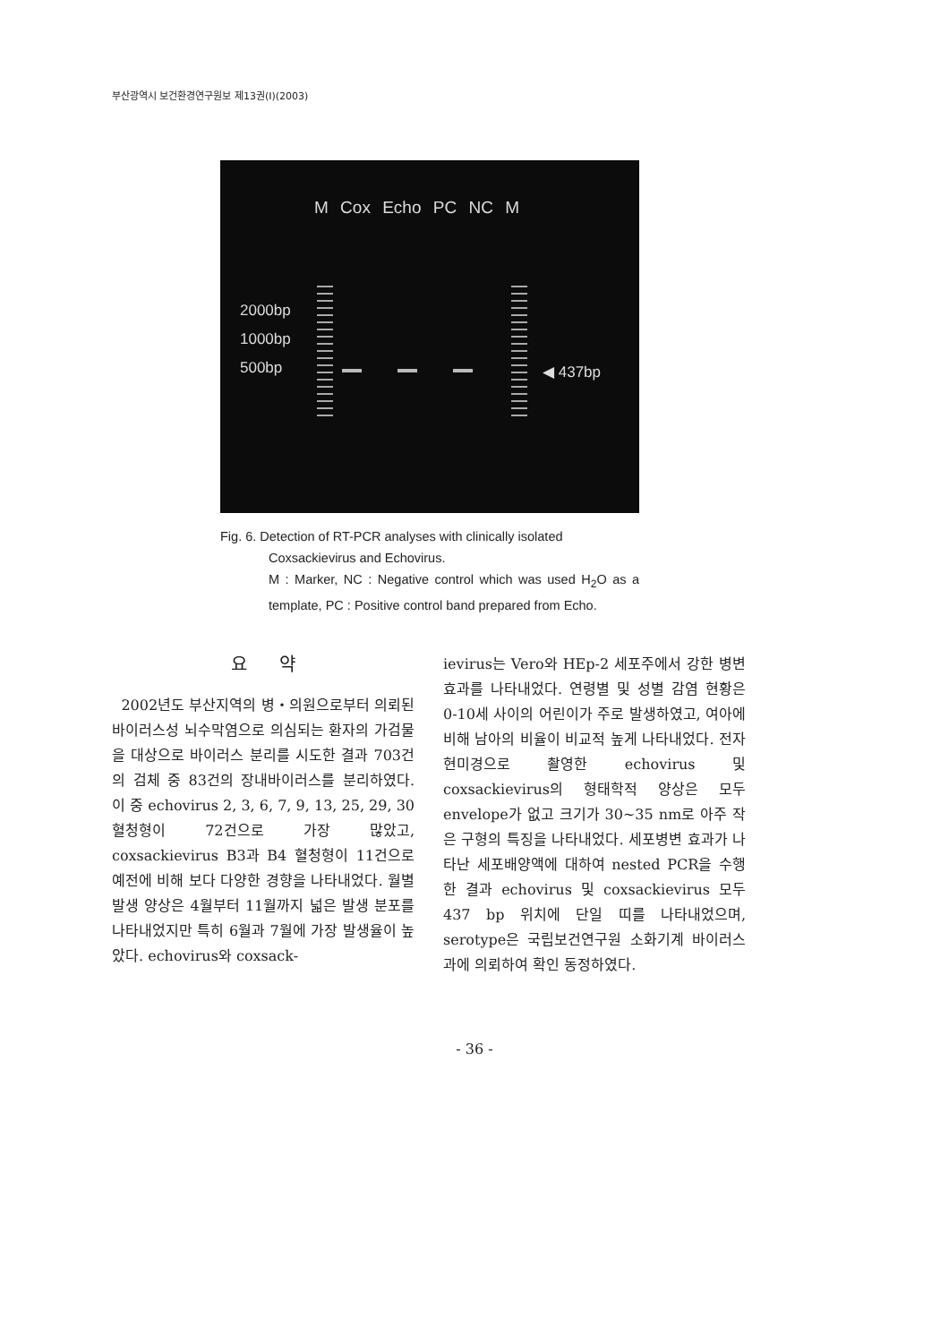부산광역시 보건환경연구원보 제13권(I)(2003)
M Cox Echo PC NC M
2000bp
1000bp
500bp ◀ 437bp
Fig. 6. Detection of RT-PCR analyses with clinically isolated
Coxsackievirus and Echovirus.
M : Marker, NC : Negative control which was used H<sub>2</sub>O as a template, PC : Positive control band prepared from Echo.
요 약
2002년도 부산지역의 병・의원으로부터 의뢰된 바이러스성 뇌수막염으로 의심되는 환자의 가검물을 대상으로 바이러스 분리를 시도한 결과 703건의 검체 중 83건의 장내바이러스를 분리하였다. 이 중 echovirus 2, 3, 6, 7, 9, 13, 25, 29, 30 혈청형이 72건으로 가장 많았고, coxsackievirus B3과 B4 혈청형이 11건으로 예전에 비해 보다 다양한 경향을 나타내었다. 월별발생 양상은 4월부터 11월까지 넓은 발생 분포를 나타내었지만 특히 6월과 7월에 가장 발생율이 높았다. echovirus와 coxsack-
ievirus는 Vero와 HEp-2 세포주에서 강한 병변 효과를 나타내었다. 연령별 및 성별 감염 현황은 0-10세 사이의 어린이가 주로 발생하였고, 여아에 비해 남아의 비율이 비교적 높게 나타내었다. 전자현미경으로 촬영한 echovirus 및 coxsackievirus의 형태학적 양상은 모두 envelope가 없고 크기가 30∼35 nm로 아주 작은 구형의 특징을 나타내었다. 세포병변 효과가 나타난 세포배양액에 대하여 nested PCR을 수행한 결과 echovirus 및 coxsackievirus 모두 437 bp 위치에 단일 띠를 나타내었으며, serotype은 국립보건연구원 소화기계 바이러스과에 의뢰하여 확인 동정하였다.
- 36 -